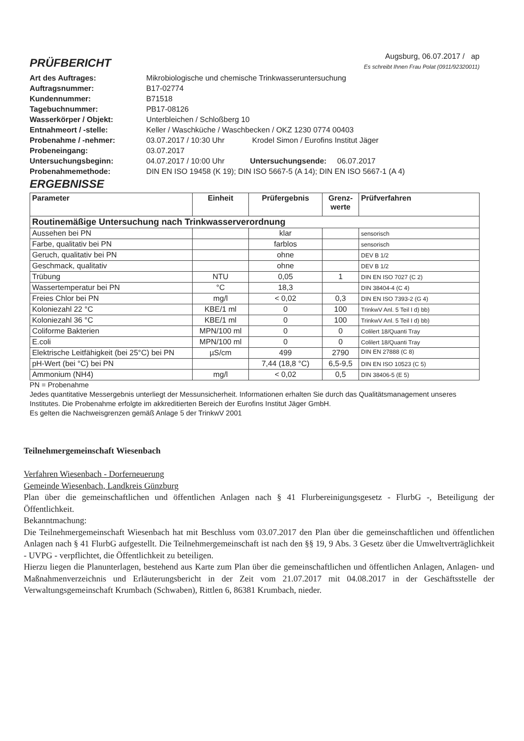PRÜFBERICHT
Augsburg, 06.07.2017 / ap
Es schreibt Ihnen Frau Polat (0911/92320011)
Art des Auftrages: Mikrobiologische und chemische Trinkwasseruntersuchung Auftragsnummer: B17-02774 Kundennummer: B71518 Tagebuchnummer: PB17-08126 Wasserkörper / Objekt: Unterbleichen / Schloßberg 10 Entnahmeort / -stelle: Keller / Waschküche / Waschbecken / OKZ 1230 0774 00403 Probenahme / -nehmer: 03.07.2017 / 10:30 Uhr Krodel Simon / Eurofins Institut Jäger Probeneingang: 03.07.2017 Untersuchungsbeginn: 04.07.2017 / 10:00 Uhr Untersuchungsende: 06.07.2017 Probenahmemethode: DIN EN ISO 19458 (K 19); DIN ISO 5667-5 (A 14); DIN EN ISO 5667-1 (A 4)
ERGEBNISSE
| Parameter | Einheit | Prüfergebnis | Grenz-werte | Prüfverfahren |
| --- | --- | --- | --- | --- |
| Routinemäßige Untersuchung nach Trinkwasserverordnung | | | | |
| Aussehen bei PN | | klar | | sensorisch |
| Farbe, qualitativ bei PN | | farblos | | sensorisch |
| Geruch, qualitativ bei PN | | ohne | | DEV B 1/2 |
| Geschmack, qualitativ | | ohne | | DEV B 1/2 |
| Trübung | NTU | 0,05 | 1 | DIN EN ISO 7027 (C 2) |
| Wassertemperatur bei PN | °C | 18,3 | | DIN 38404-4 (C 4) |
| Freies Chlor bei PN | mg/l | < 0,02 | 0,3 | DIN EN ISO 7393-2 (G 4) |
| Koloniezahl 22 °C | KBE/1 ml | 0 | 100 | TrinkwV Anl. 5 Teil I d) bb) |
| Koloniezahl 36 °C | KBE/1 ml | 0 | 100 | TrinkwV Anl. 5 Teil I d) bb) |
| Coliforme Bakterien | MPN/100 ml | 0 | 0 | Colilert 18/Quanti Tray |
| E.coli | MPN/100 ml | 0 | 0 | Colilert 18/Quanti Tray |
| Elektrische Leitfähigkeit (bei 25°C) bei PN | µS/cm | 499 | 2790 | DIN EN 27888 (C 8) |
| pH-Wert (bei °C) bei PN | | 7,44 (18,8 °C) | 6,5-9,5 | DIN EN ISO 10523 (C 5) |
| Ammonium (NH4) | mg/l | < 0,02 | 0,5 | DIN 38406-5 (E 5) |
PN = Probenahme
Jedes quantitative Messergebnis unterliegt der Messunsicherheit. Informationen erhalten Sie durch das Qualitätsmanagement unseres Institutes. Die Probenahme erfolgte im akkreditierten Bereich der Eurofins Institut Jäger GmbH.
Es gelten die Nachweisgrenzen gemäß Anlage 5 der TrinkwV 2001
Teilnehmergemeinschaft Wiesenbach
Verfahren Wiesenbach - Dorferneuerung
Gemeinde Wiesenbach, Landkreis Günzburg
Plan über die gemeinschaftlichen und öffentlichen Anlagen nach § 41 Flurbereinigungsgesetz - FlurbG -, Beteiligung der Öffentlichkeit.
Bekanntmachung:
Die Teilnehmergemeinschaft Wiesenbach hat mit Beschluss vom 03.07.2017 den Plan über die gemeinschaftlichen und öffentlichen Anlagen nach § 41 FlurbG aufgestellt. Die Teilnehmergemeinschaft ist nach den §§ 19, 9 Abs. 3 Gesetz über die Umweltverträglichkeit - UVPG - verpflichtet, die Öffentlichkeit zu beteiligen.
Hierzu liegen die Planunterlagen, bestehend aus Karte zum Plan über die gemeinschaftlichen und öffentlichen Anlagen, Anlagen- und Maßnahmenverzeichnis und Erläuterungsbericht in der Zeit vom 21.07.2017 mit 04.08.2017 in der Geschäftsstelle der Verwaltungsgemeinschaft Krumbach (Schwaben), Rittlen 6, 86381 Krumbach, nieder.